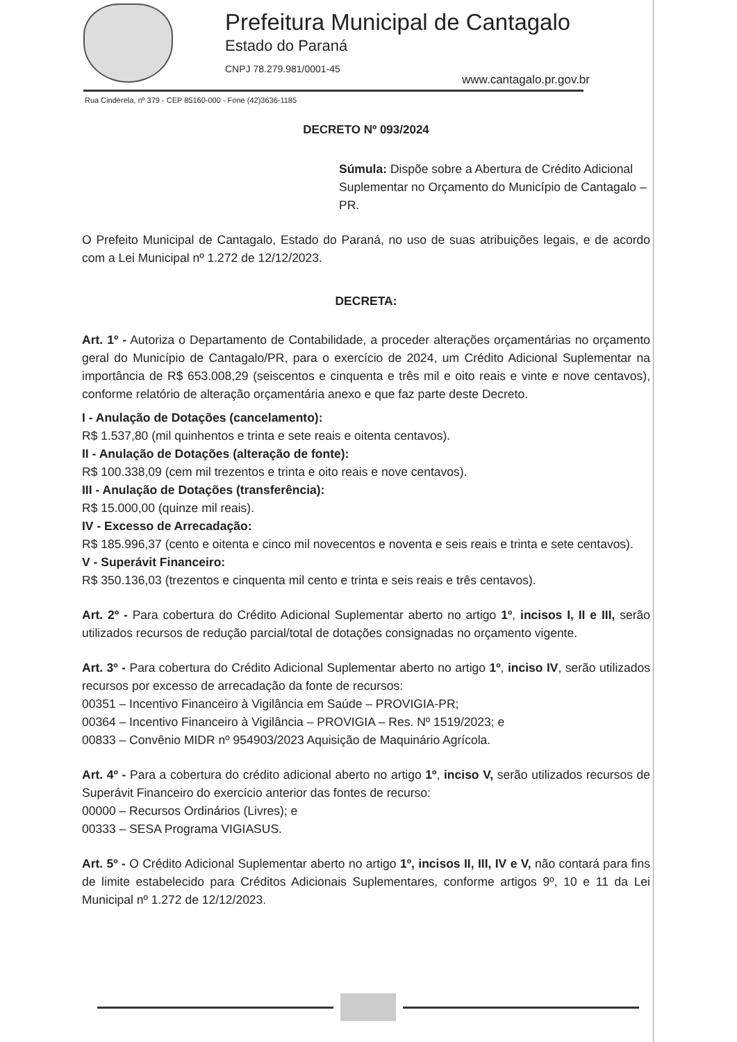Prefeitura Municipal de Cantagalo
Estado do Paraná
CNPJ 78.279.981/0001-45
www.cantagalo.pr.gov.br
Rua Cinderela, nº 379 - CEP 85160-000 - Fone (42)3636-1185
DECRETO Nº 093/2024
Súmula: Dispõe sobre a Abertura de Crédito Adicional Suplementar no Orçamento do Município de Cantagalo – PR.
O Prefeito Municipal de Cantagalo, Estado do Paraná, no uso de suas atribuições legais, e de acordo com a Lei Municipal nº 1.272 de 12/12/2023.
DECRETA:
Art. 1º - Autoriza o Departamento de Contabilidade, a proceder alterações orçamentárias no orçamento geral do Município de Cantagalo/PR, para o exercício de 2024, um Crédito Adicional Suplementar na importância de R$ 653.008,29 (seiscentos e cinquenta e três mil e oito reais e vinte e nove centavos), conforme relatório de alteração orçamentária anexo e que faz parte deste Decreto.
I - Anulação de Dotações (cancelamento):
R$ 1.537,80 (mil quinhentos e trinta e sete reais e oitenta centavos).
II - Anulação de Dotações (alteração de fonte):
R$ 100.338,09 (cem mil trezentos e trinta e oito reais e nove centavos).
III - Anulação de Dotações (transferência):
R$ 15.000,00 (quinze mil reais).
IV - Excesso de Arrecadação:
R$ 185.996,37 (cento e oitenta e cinco mil novecentos e noventa e seis reais e trinta e sete centavos).
V - Superávit Financeiro:
R$ 350.136,03 (trezentos e cinquenta mil cento e trinta e seis reais e três centavos).
Art. 2º - Para cobertura do Crédito Adicional Suplementar aberto no artigo 1º, incisos I, II e III, serão utilizados recursos de redução parcial/total de dotações consignadas no orçamento vigente.
Art. 3º - Para cobertura do Crédito Adicional Suplementar aberto no artigo 1º, inciso IV, serão utilizados recursos por excesso de arrecadação da fonte de recursos:
00351 – Incentivo Financeiro à Vigilância em Saúde – PROVIGIA-PR;
00364 – Incentivo Financeiro à Vigilância – PROVIGIA – Res. Nº 1519/2023; e
00833 – Convênio MIDR nº 954903/2023 Aquisição de Maquinário Agrícola.
Art. 4º - Para a cobertura do crédito adicional aberto no artigo 1º, inciso V, serão utilizados recursos de Superávit Financeiro do exercício anterior das fontes de recurso:
00000 – Recursos Ordinários (Livres); e
00333 – SESA Programa VIGIASUS.
Art. 5º - O Crédito Adicional Suplementar aberto no artigo 1º, incisos II, III, IV e V, não contará para fins de limite estabelecido para Créditos Adicionais Suplementares, conforme artigos 9º, 10 e 11 da Lei Municipal nº 1.272 de 12/12/2023.